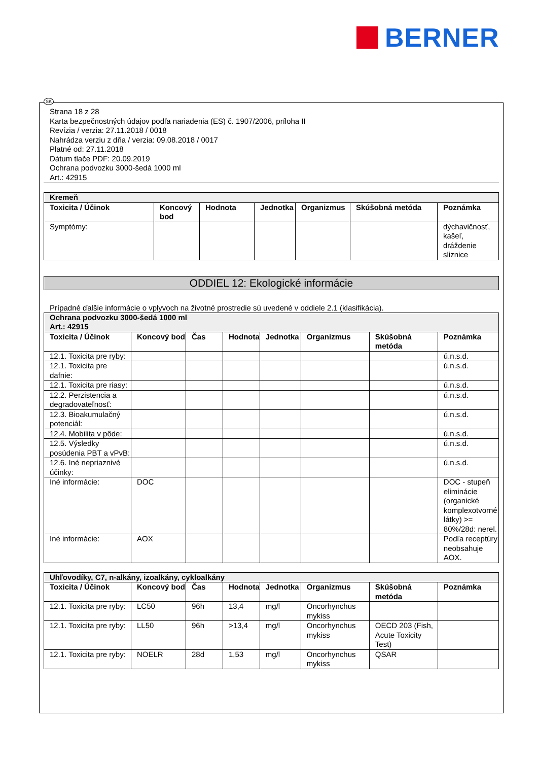BERNER
SK
Strana 18 z 28
Karta bezpečnostných údajov podľa nariadenia (ES) č. 1907/2006, príloha II
Revízia / verzia: 27.11.2018 / 0018
Nahrádza verziu z dňa / verzia: 09.08.2018 / 0017
Platné od: 27.11.2018
Dátum tlače PDF: 20.09.2019
Ochrana podvozku 3000-šedá 1000 ml
Art.: 42915
| Kremeň | | | | | | |
| Toxicita / Účinok | Koncový bod | Hodnota | Jednotka | Organizmus | Skúšobná metóda | Poznámka |
| Symptómy: | | | | | | dýchavičnosť, kašeľ, dráždenie sliznice |
ODDIEL 12: Ekologické informácie
Prípadné ďalšie informácie o vplyvoch na životné prostredie sú uvedené v oddiele 2.1 (klasifikácia).
| Ochrana podvozku 3000-šedá 1000 ml Art.: 42915 | | | | | | | |
| Toxicita / Účinok | Koncový bod | Čas | Hodnota | Jednotka | Organizmus | Skúšobná metóda | Poznámka |
| 12.1. Toxicita pre ryby: | | | | | | | ú.n.s.d. |
| 12.1. Toxicita pre dafnie: | | | | | | | ú.n.s.d. |
| 12.1. Toxicita pre riasy: | | | | | | | ú.n.s.d. |
| 12.2. Perzistencia a degradovateľnosť: | | | | | | | ú.n.s.d. |
| 12.3. Bioakumulačný potenciál: | | | | | | | ú.n.s.d. |
| 12.4. Mobilita v pôde: | | | | | | | ú.n.s.d. |
| 12.5. Výsledky posúdenia PBT a vPvB: | | | | | | | ú.n.s.d. |
| 12.6. Iné nepriaznivé účinky: | | | | | | | ú.n.s.d. |
| Iné informácie: | DOC | | | | | | DOC - stupeň eliminácie (organické komplexotvorné látky) >= 80%/28d: nerel. |
| Iné informácie: | AOX | | | | | | Podľa receptúry neobsahuje AOX. |
| Uhľovodíky, C7, n-alkány, izoalkány, cykloalkány | | | | | | | |
| Toxicita / Účinok | Koncový bod | Čas | Hodnota | Jednotka | Organizmus | Skúšobná metóda | Poznámka |
| 12.1. Toxicita pre ryby: | LC50 | 96h | 13,4 | mg/l | Oncorhynchus mykiss | | |
| 12.1. Toxicita pre ryby: | LL50 | 96h | >13,4 | mg/l | Oncorhynchus mykiss | OECD 203 (Fish, Acute Toxicity Test) | |
| 12.1. Toxicita pre ryby: | NOELR | 28d | 1,53 | mg/l | Oncorhynchus mykiss | QSAR | |